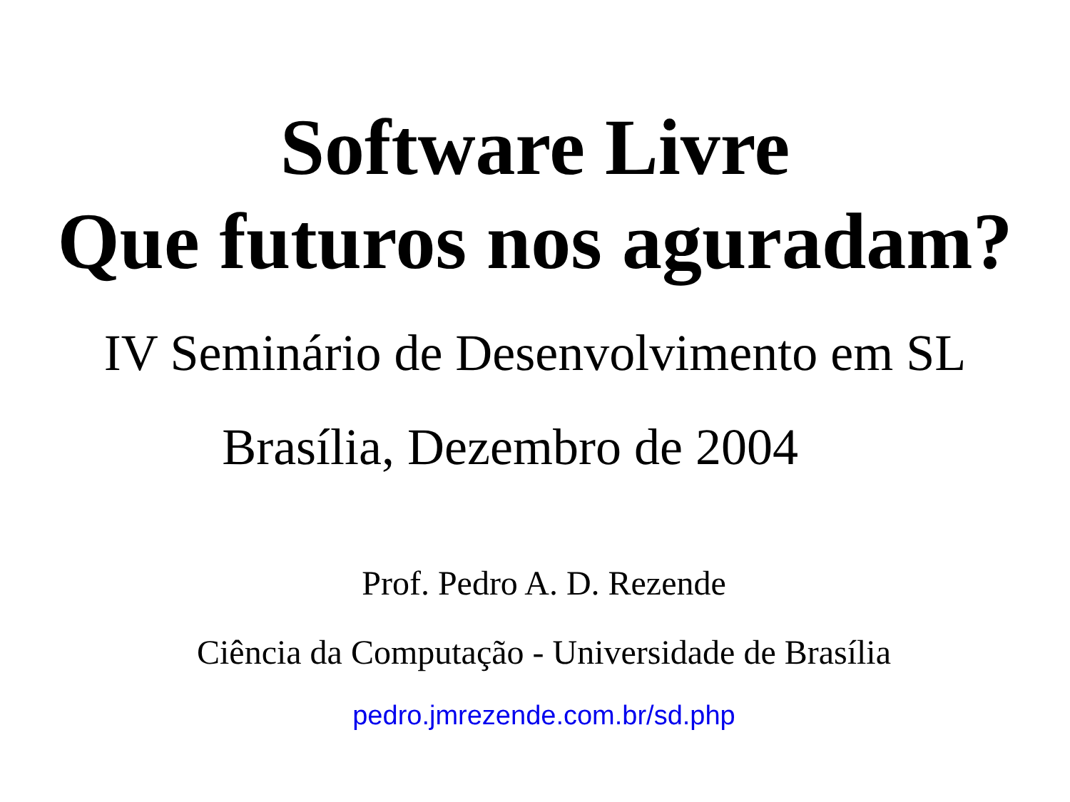Software Livre
Que futuros nos aguradam?
IV Seminário de Desenvolvimento em SL
Brasília, Dezembro de 2004
Prof. Pedro A. D. Rezende
Ciência da Computação - Universidade de Brasília
pedro.jmrezende.com.br/sd.php